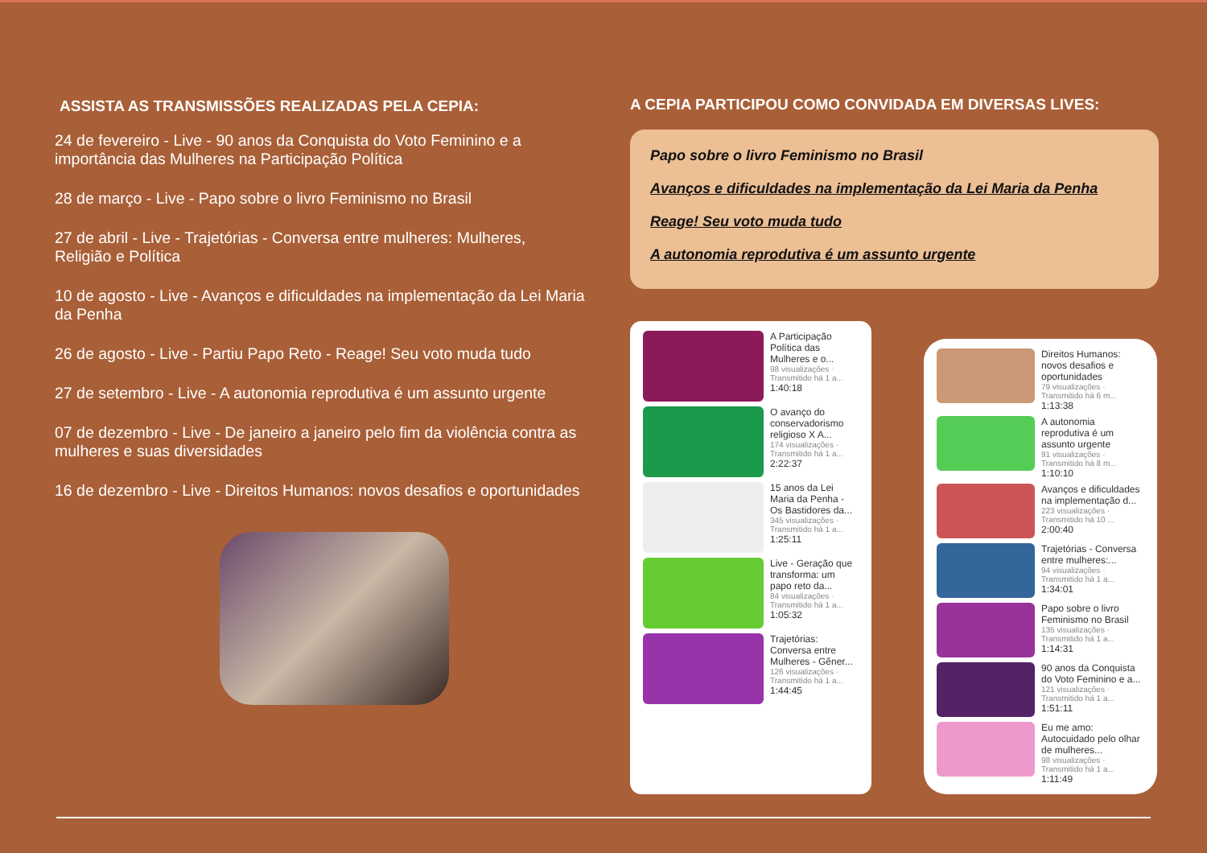ASSISTA AS TRANSMISSÕES REALIZADAS PELA CEPIA:
24 de fevereiro - Live - 90 anos da Conquista do Voto Feminino e a importância das Mulheres na Participação Política
28 de março - Live - Papo sobre o livro Feminismo no Brasil
27 de abril - Live - Trajetórias - Conversa entre mulheres: Mulheres, Religião e Política
10 de agosto - Live - Avanços e dificuldades na implementação da Lei Maria da Penha
26 de agosto - Live - Partiu Papo Reto - Reage! Seu voto muda tudo
27 de setembro - Live - A autonomia reprodutiva é um assunto urgente
07 de dezembro - Live - De janeiro a janeiro pelo fim da violência contra as mulheres e suas diversidades
16 de dezembro - Live - Direitos Humanos: novos desafios e oportunidades
A CEPIA PARTICIPOU COMO CONVIDADA EM DIVERSAS LIVES:
Papo sobre o livro Feminismo no Brasil
Avanços e dificuldades na implementação da Lei Maria da Penha
Reage! Seu voto muda tudo
A autonomia reprodutiva é um assunto urgente
A Participação Política das Mulheres e o...
98 visualizações · Transmitido há 1 a...
1:40:18
O avanço do conservadorismo religioso X A...
174 visualizações · Transmitido há 1 a...
2:22:37
15 anos da Lei Maria da Penha - Os Bastidores da...
345 visualizações · Transmitido há 1 a...
1:25:11
Live - Geração que transforma: um papo reto da...
84 visualizações · Transmitido há 1 a...
1:05:32
Trajetórias: Conversa entre Mulheres - Gêner...
126 visualizações · Transmitido há 1 a...
1:44:45
Direitos Humanos: novos desafios e oportunidades
79 visualizações · Transmitido há 6 m...
1:13:38
A autonomia reprodutiva é um assunto urgente
91 visualizações · Transmitido há 8 m...
1:10:10
Avanços e dificuldades na implementação d...
223 visualizações · Transmitido há 10 ...
2:00:40
Trajetórias - Conversa entre mulheres:...
94 visualizações · Transmitido há 1 a...
1:34:01
Papo sobre o livro Feminismo no Brasil
135 visualizações · Transmitido há 1 a...
1:14:31
90 anos da Conquista do Voto Feminino e a...
121 visualizações · Transmitido há 1 a...
1:51:11
Eu me amo: Autocuidado pelo olhar de mulheres...
98 visualizações · Transmitido há 1 a...
1:11:49